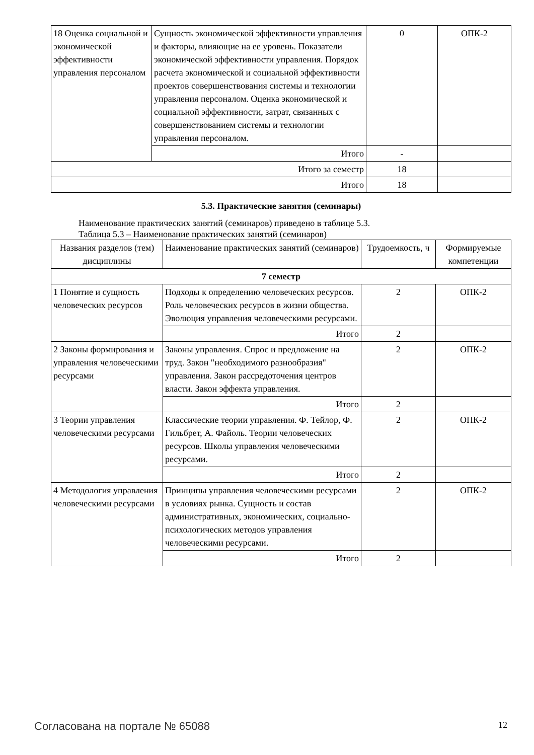| 18 Оценка социальной и экономической эффективности управления персоналом | Сущность экономической эффективности управления и факторы, влияющие на ее уровень. Показатели экономической эффективности управления. Порядок расчета экономической и социальной эффективности проектов совершенствования системы и технологии управления персоналом. Оценка экономической и социальной эффективности, затрат, связанных с совершенствованием системы и технологии управления персоналом. | 0 | ОПК-2 |
| | Итого | - | |
| Итого за семестр | | 18 | |
| Итого | | 18 | |
5.3. Практические занятия (семинары)
Наименование практических занятий (семинаров) приведено в таблице 5.3.
Таблица 5.3 – Наименование практических занятий (семинаров)
| Названия разделов (тем) дисциплины | Наименование практических занятий (семинаров) | Трудоемкость, ч | Формируемые компетенции |
| --- | --- | --- | --- |
| 7 семестр | | | |
| 1 Понятие и сущность человеческих ресурсов | Подходы к определению человеческих ресурсов. Роль человеческих ресурсов в жизни общества. Эволюция управления человеческими ресурсами. | 2 | ОПК-2 |
| | Итого | 2 | |
| 2 Законы формирования и управления человеческими ресурсами | Законы управления. Спрос и предложение на труд. Закон "необходимого разнообразия" управления. Закон рассредоточения центров власти. Закон эффекта управления. | 2 | ОПК-2 |
| | Итого | 2 | |
| 3 Теории управления человеческими ресурсами | Классические теории управления. Ф. Тейлор, Ф. Гильбрет, А. Файоль. Теории человеческих ресурсов. Школы управления человеческими ресурсами. | 2 | ОПК-2 |
| | Итого | 2 | |
| 4 Методология управления человеческими ресурсами | Принципы управления человеческими ресурсами в условиях рынка. Сущность и состав административных, экономических, социально-психологических методов управления человеческими ресурсами. | 2 | ОПК-2 |
| | Итого | 2 | |
Согласована на портале № 65088 12